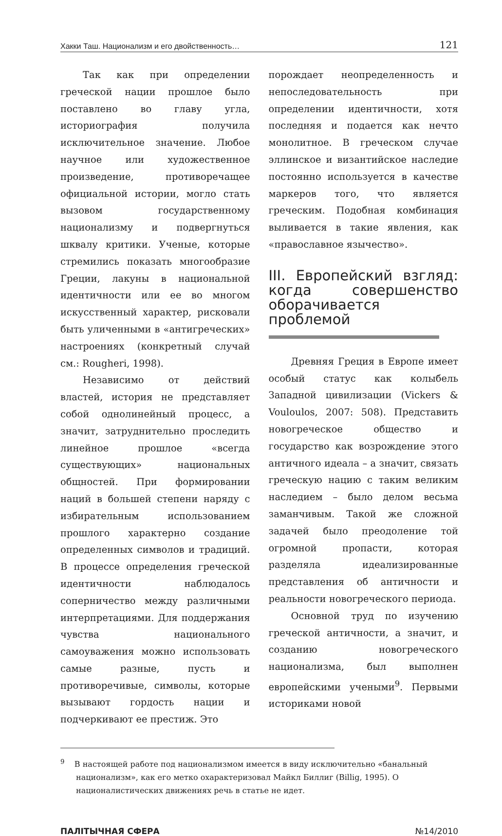Хакки Таш. Национализм и его двойственность… 121
Так как при определении греческой нации прошлое было поставлено во главу угла, историография получила исключительное значение. Любое научное или художественное произведение, противоречащее официальной истории, могло стать вызовом государственному национализму и подвергнуться шквалу критики. Ученые, которые стремились показать многообразие Греции, лакуны в национальной идентичности или ее во многом искусственный характер, рисковали быть уличенными в «антигреческих» настроениях (конкретный случай см.: Rougheri, 1998).
Независимо от действий властей, история не представляет собой однолинейный процесс, а значит, затруднительно проследить линейное прошлое «всегда существующих» национальных общностей. При формировании наций в большей степени наряду с избирательным использованием прошлого характерно создание определенных символов и традиций. В процессе определения греческой идентичности наблюдалось соперничество между различными интерпретациями. Для поддержания чувства национального самоуважения можно использовать самые разные, пусть и противоречивые, символы, которые вызывают гордость нации и подчеркивают ее престиж. Это
порождает неопределенность и непоследовательность при определении идентичности, хотя последняя и подается как нечто монолитное. В греческом случае эллинское и византийское наследие постоянно используется в качестве маркеров того, что является греческим. Подобная комбинация выливается в такие явления, как «православное язычество».
III. Европейский взгляд: когда совершенство оборачивается проблемой
Древняя Греция в Европе имеет особый статус как колыбель Западной цивилизации (Vickers & Vouloulos, 2007: 508). Представить новогреческое общество и государство как возрождение этого античного идеала – а значит, связать греческую нацию с таким великим наследием – было делом весьма заманчивым. Такой же сложной задачей было преодоление той огромной пропасти, которая разделяла идеализированные представления об античности и реальности новогреческого периода.
Основной труд по изучению греческой античности, а значит, и созданию новогреческого национализма, был выполнен европейскими учеными<sup>9</sup>. Первыми историками новой
<sup>9</sup> В настоящей работе под национализмом имеется в виду исключительно «банальный национализм», как его метко охарактеризовал Майкл Биллиг (Billig, 1995). О националистических движениях речь в статье не идет.
ПАЛІТЫЧНАЯ СФЕРА №14/2010